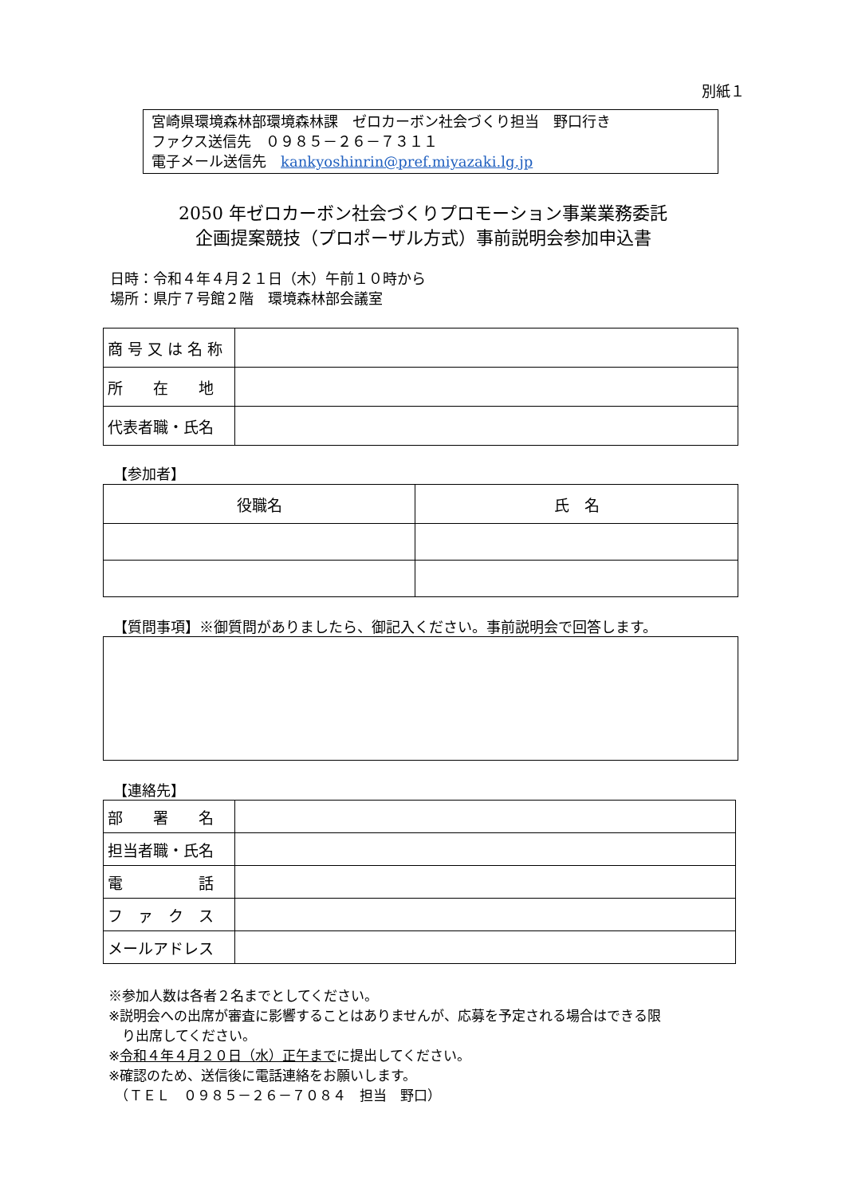別紙１
宮崎県環境森林部環境森林課　ゼロカーボン社会づくり担当　野口行き
ファクス送信先　０９８５－２６－７３１１
電子メール送信先　kankyoshinrin@pref.miyazaki.lg.jp
2050 年ゼロカーボン社会づくりプロモーション事業業務委託
企画提案競技（プロポーザル方式）事前説明会参加申込書
日時：令和４年４月２１日（木）午前１０時から
場所：県庁７号館２階　環境森林部会議室
| 商 号 又 は 名 称 | |
| 所 在 地 | |
| 代表者職・氏名 | |
【参加者】
| 役職名 | 氏 名 |
【質問事項】※御質問がありましたら、御記入ください。事前説明会で回答します。
【連絡先】
| 部 署 名 | |
| 担当者職・氏名 | |
| 電 話 | |
| フ ァ ク ス | |
| メールアドレス | |
※参加人数は各者２名までとしてください。
※説明会への出席が審査に影響することはありませんが、応募を予定される場合はできる限
　り出席してください。
※令和４年４月２０日（水）正午までに提出してください。
※確認のため、送信後に電話連絡をお願いします。
　（ＴＥＬ　０９８５－２６－７０８４　担当　野口）